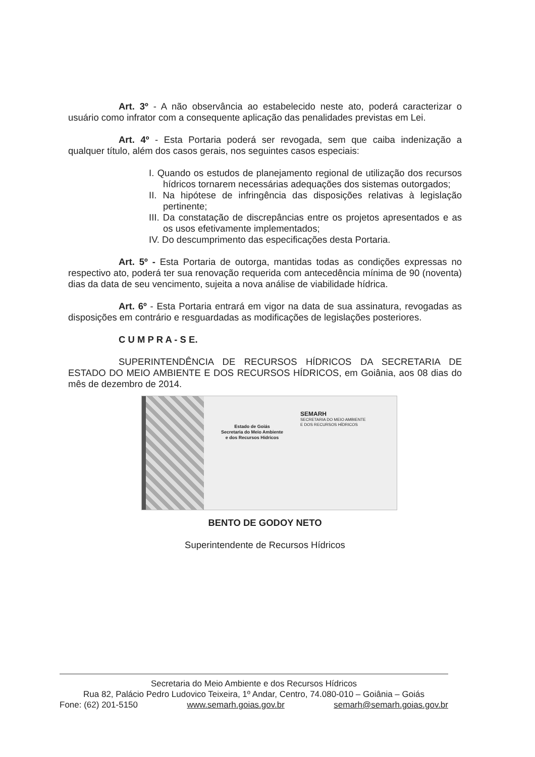Art. 3º - A não observância ao estabelecido neste ato, poderá caracterizar o usuário como infrator com a consequente aplicação das penalidades previstas em Lei.
Art. 4º - Esta Portaria poderá ser revogada, sem que caiba indenização a qualquer título, além dos casos gerais, nos seguintes casos especiais:
I. Quando os estudos de planejamento regional de utilização dos recursos hídricos tornarem necessárias adequações dos sistemas outorgados;
II. Na hipótese de infringência das disposições relativas à legislação pertinente;
III. Da constatação de discrepâncias entre os projetos apresentados e as os usos efetivamente implementados;
IV. Do descumprimento das especificações desta Portaria.
Art. 5º - Esta Portaria de outorga, mantidas todas as condições expressas no respectivo ato, poderá ter sua renovação requerida com antecedência mínima de 90 (noventa) dias da data de seu vencimento, sujeita a nova análise de viabilidade hídrica.
Art. 6º - Esta Portaria entrará em vigor na data de sua assinatura, revogadas as disposições em contrário e resguardadas as modificações de legislações posteriores.
C U M P R A - S E.
SUPERINTENDÊNCIA DE RECURSOS HÍDRICOS DA SECRETARIA DE ESTADO DO MEIO AMBIENTE E DOS RECURSOS HÍDRICOS, em Goiânia, aos 08 dias do mês de dezembro de 2014.
Estado de Goiás
Secretaria do Meio Ambiente
e dos Recursos Hídricos
SEMARH
SECRETARIA DO MEIO AMBIENTE
E DOS RECURSOS HÍDRICOS
BENTO DE GODOY NETO
Superintendente de Recursos Hídricos
Secretaria do Meio Ambiente e dos Recursos Hídricos
Rua 82, Palácio Pedro Ludovico Teixeira, 1º Andar, Centro, 74.080-010 – Goiânia – Goiás
Fone: (62) 201-5150 www.semarh.goias.gov.br semarh@semarh.goias.gov.br